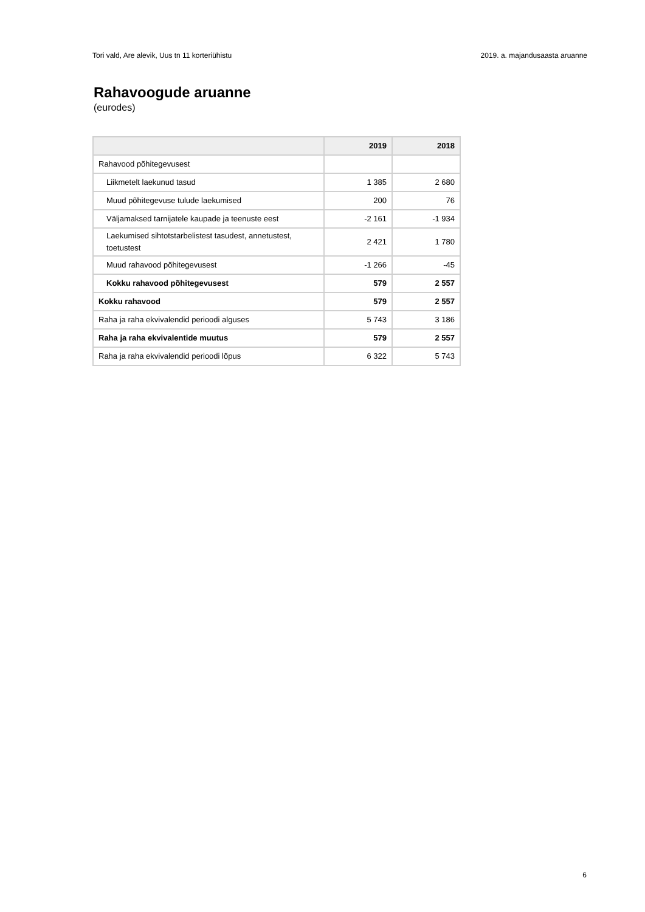Tori vald, Are alevik, Uus tn 11 korteriühistu 2019. a. majandusaasta aruanne
Rahavoogude aruanne
(eurodes)
| | 2019 | 2018 |
| --- | --- | --- |
| Rahavood põhitegevusest | | |
| Liikmetelt laekunud tasud | 1 385 | 2 680 |
| Muud põhitegevuse tulude laekumised | 200 | 76 |
| Väljamaksed tarnijatele kaupade ja teenuste eest | -2 161 | -1 934 |
| Laekumised sihtotstarbelistest tasudest, annetustest, toetustest | 2 421 | 1 780 |
| Muud rahavood põhitegevusest | -1 266 | -45 |
| Kokku rahavood põhitegevusest | 579 | 2 557 |
| Kokku rahavood | 579 | 2 557 |
| Raha ja raha ekvivalendid perioodi alguses | 5 743 | 3 186 |
| Raha ja raha ekvivalentide muutus | 579 | 2 557 |
| Raha ja raha ekvivalendid perioodi lõpus | 6 322 | 5 743 |
6